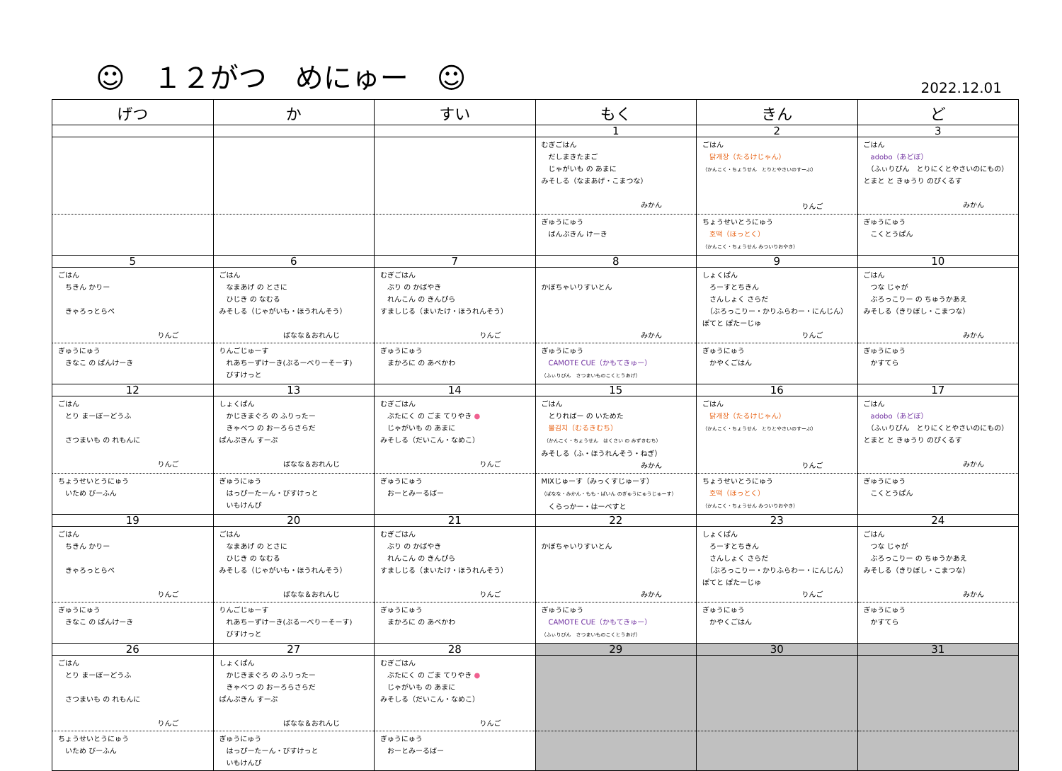☺　１２がつ　めにゅー　☺ 2022.12.01
| げつ | か | すい | もく | きん | ど |
| --- | --- | --- | --- | --- | --- |
| | | | 1 | 2 | 3 |
| | | | むぎごはん だしまきたまご じゃがいも の あまに みそしる（なまあげ・こまつな） みかん | ごはん 닭개장（たるけじゃん） （かんこく・ちょうせん とりとやさいのすーぷ） りんご | ごはん adobo（あどぼ） （ふぃりぴん とりにくとやさいのにもの） とまと と きゅうり のぴくるす みかん |
| | | | ぎゅうにゅう ばんぶきん けーき | ちょうせいとうにゅう 호떡（ほっとく） （かんこく・ちょうせん みついりおやき） | ぎゅうにゅう こくとうぱん |
| 5 | 6 | 7 | 8 | 9 | 10 |
| ごはん ちきん かりー きゃろっとらぺ りんご | ごはん なまあげ の とさに ひじき の なむる みそしる（じゃがいも・ほうれんそう） ばなな＆おれんじ | むぎごはん ぶり の かばやき れんこん の きんぴら すましじる（まいたけ・ほうれんそう） りんご | かぼちゃいりすいとん みかん | しょくぱん ろーすとちきん さんしょく さらだ （ぶろっこりー・かりふらわー・にんじん） ぽてと ぽたーじゅ りんご | ごはん つな じゃが ぶろっこりー の ちゅうかあえ みそしる（きりぼし・こまつな） みかん |
| ぎゅうにゅう きなこ の ぱんけーき | りんごじゅーす れあちーずけーき(ぶるーべりーそーす) びすけっと | ぎゅうにゅう まかろに の あべかわ | ぎゅうにゅう CAMOTE CUE（かもてきゅー） （ふぃりぴん さつまいものこくとうあげ） | ぎゅうにゅう かやくごはん | ぎゅうにゅう かすてら |
| 12 | 13 | 14 | 15 | 16 | 17 |
| ごはん とり まーぼーどうふ さつまいも の れもんに りんご | しょくぱん かじきまぐろ の ふりったー きゃべつ の おーろらさらだ ぱんぷきん すーぷ ばなな＆おれんじ | むぎごはん ぶたにく の ごま てりやき ● じゃがいも の あまに みそしる（だいこん・なめこ） りんご | ごはん とりればー の いためた 물김치（むるきむち） （かんこく・ちょうせん はくさい の みずきむち） みそしる（ふ・ほうれんそう・ねぎ） みかん | ごはん 닭개장（たるけじゃん） （かんこく・ちょうせん とりとやさいのすーぷ） りんご | ごはん adobo（あどぼ） （ふぃりぴん とりにくとやさいのにもの） とまと と きゅうり のぴくるす みかん |
| ちょうせいとうにゅう いため びーふん | ぎゅうにゅう はっぴーたーん・びすけっと いもけんぴ | ぎゅうにゅう おーとみーるばー | MIXじゅーす（みっくすじゅーす） （ばなな・みかん・もも・ぱいん のぎゅうにゅうじゅーす） くらっかー・はーべすと | ちょうせいとうにゅう 호떡（ほっとく） （かんこく・ちょうせん みついりおやき） | ぎゅうにゅう こくとうぱん |
| 19 | 20 | 21 | 22 | 23 | 24 |
| ごはん ちきん かりー きゃろっとらぺ りんご | ごはん なまあげ の とさに ひじき の なむる みそしる（じゃがいも・ほうれんそう） ばなな＆おれんじ | むぎごはん ぶり の かばやき れんこん の きんぴら すましじる（まいたけ・ほうれんそう） りんご | かぼちゃいりすいとん みかん | しょくぱん ろーすとちきん さんしょく さらだ （ぶろっこりー・かりふらわー・にんじん） ぽてと ぽたーじゅ りんご | ごはん つな じゃが ぶろっこりー の ちゅうかあえ みそしる（きりぼし・こまつな） みかん |
| ぎゅうにゅう きなこ の ぱんけーき | りんごじゅーす れあちーずけーき(ぶるーべりーそーす) びすけっと | ぎゅうにゅう まかろに の あべかわ | ぎゅうにゅう CAMOTE CUE（かもてきゅー） （ふぃりぴん さつまいものこくとうあげ） | ぎゅうにゅう かやくごはん | ぎゅうにゅう かすてら |
| 26 | 27 | 28 | 29 | 30 | 31 |
| ごはん とり まーぼーどうふ さつまいも の れもんに りんご | しょくぱん かじきまぐろ の ふりったー きゃべつ の おーろらさらだ ぱんぷきん すーぷ ばなな＆おれんじ | むぎごはん ぶたにく の ごま てりやき ● じゃがいも の あまに みそしる（だいこん・なめこ） りんご | | | |
| ちょうせいとうにゅう いため びーふん | ぎゅうにゅう はっぴーたーん・びすけっと いもけんぴ | ぎゅうにゅう おーとみーるばー | | | |